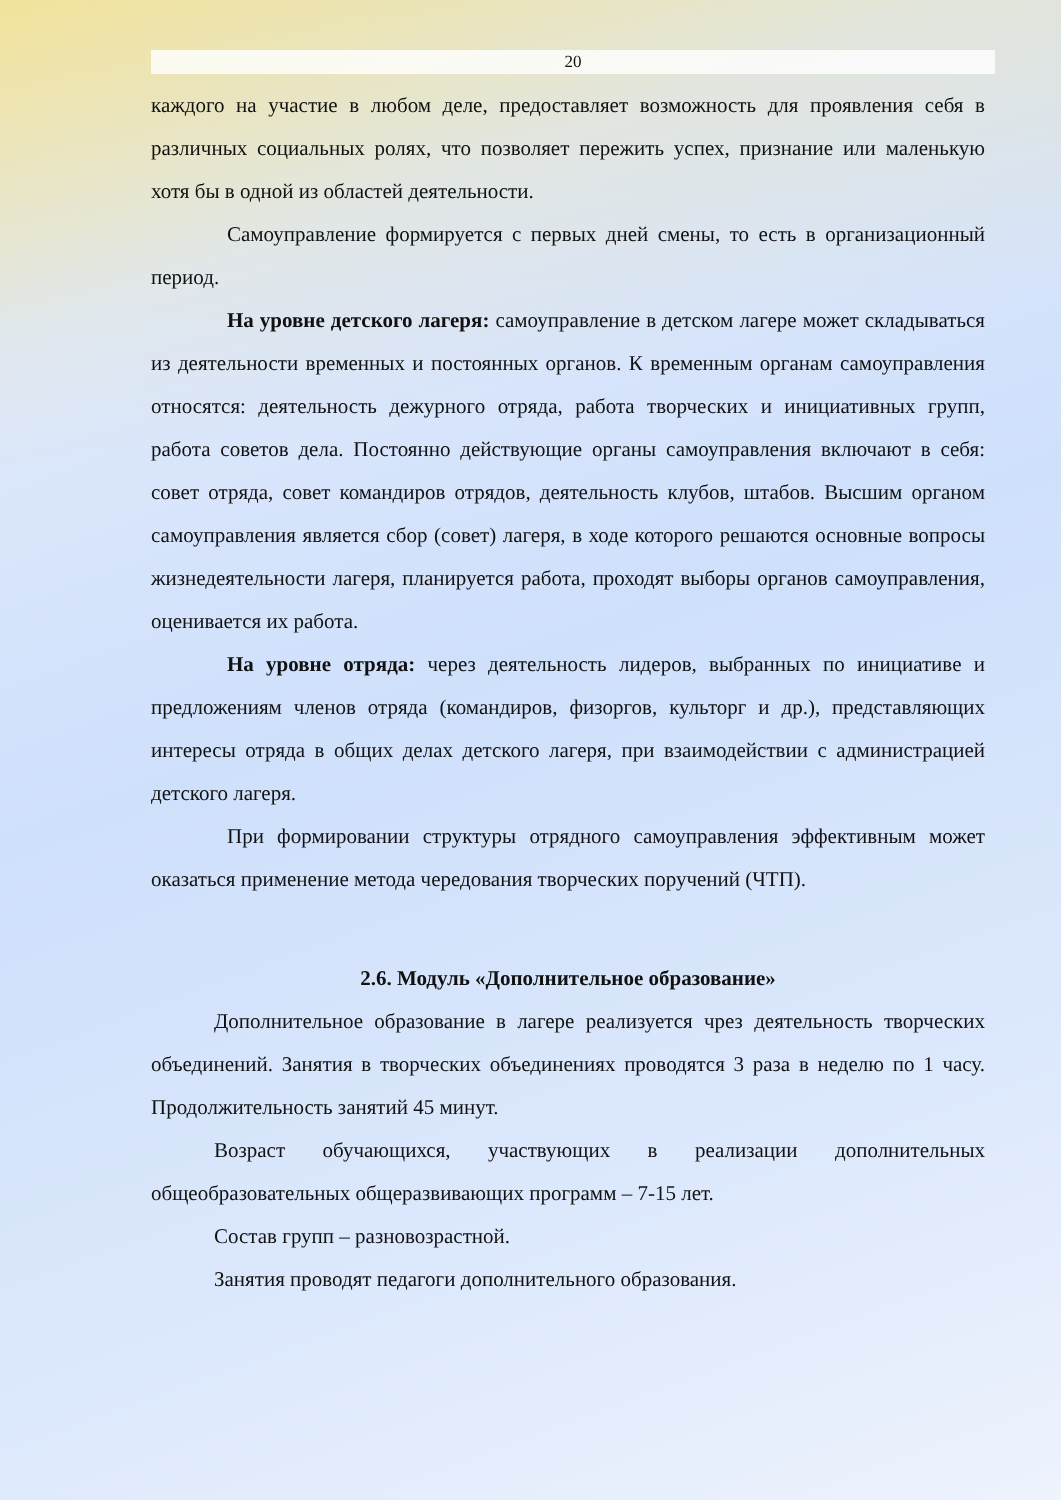20
каждого на участие в любом деле, предоставляет возможность для проявления себя в различных социальных ролях, что позволяет пережить успех, признание или маленькую хотя бы в одной из областей деятельности.
Самоуправление формируется с первых дней смены, то есть в организационный период.
На уровне детского лагеря: самоуправление в детском лагере может складываться из деятельности временных и постоянных органов. К временным органам самоуправления относятся: деятельность дежурного отряда, работа творческих и инициативных групп, работа советов дела. Постоянно действующие органы самоуправления включают в себя: совет отряда, совет командиров отрядов, деятельность клубов, штабов. Высшим органом самоуправления является сбор (совет) лагеря, в ходе которого решаются основные вопросы жизнедеятельности лагеря, планируется работа, проходят выборы органов самоуправления, оценивается их работа.
На уровне отряда: через деятельность лидеров, выбранных по инициативе и предложениям членов отряда (командиров, физоргов, культорг и др.), представляющих интересы отряда в общих делах детского лагеря, при взаимодействии с администрацией детского лагеря.
При формировании структуры отрядного самоуправления эффективным может оказаться применение метода чередования творческих поручений (ЧТП).
2.6. Модуль «Дополнительное образование»
Дополнительное образование в лагере реализуется чрез деятельность творческих объединений. Занятия в творческих объединениях проводятся 3 раза в неделю по 1 часу. Продолжительность занятий 45 минут.
Возраст обучающихся, участвующих в реализации дополнительных общеобразовательных общеразвивающих программ – 7-15 лет.
Состав групп – разновозрастной.
Занятия проводят педагоги дополнительного образования.